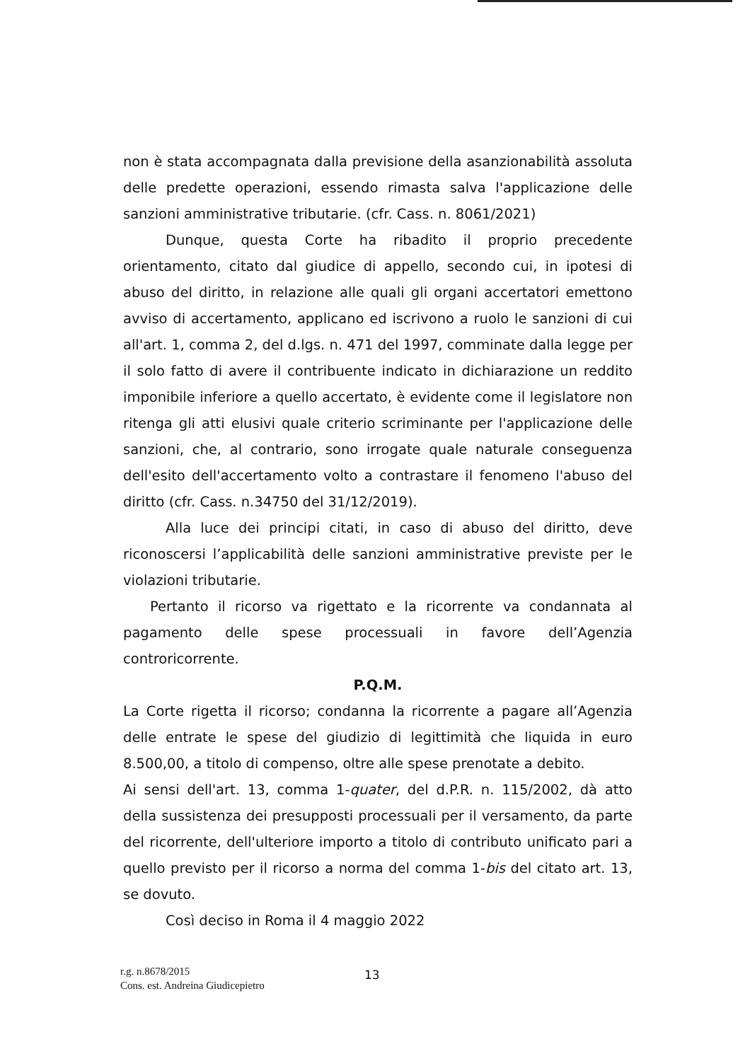non è stata accompagnata dalla previsione della asanzionabilità assoluta delle predette operazioni, essendo rimasta salva l'applicazione delle sanzioni amministrative tributarie. (cfr. Cass. n. 8061/2021)
Dunque, questa Corte ha ribadito il proprio precedente orientamento, citato dal giudice di appello, secondo cui, in ipotesi di abuso del diritto, in relazione alle quali gli organi accertatori emettono avviso di accertamento, applicano ed iscrivono a ruolo le sanzioni di cui all'art. 1, comma 2, del d.lgs. n. 471 del 1997, comminate dalla legge per il solo fatto di avere il contribuente indicato in dichiarazione un reddito imponibile inferiore a quello accertato, è evidente come il legislatore non ritenga gli atti elusivi quale criterio scriminante per l'applicazione delle sanzioni, che, al contrario, sono irrogate quale naturale conseguenza dell'esito dell'accertamento volto a contrastare il fenomeno l'abuso del diritto (cfr. Cass. n.34750 del 31/12/2019).
Alla luce dei principi citati, in caso di abuso del diritto, deve riconoscersi l’applicabilità delle sanzioni amministrative previste per le violazioni tributarie.
Pertanto il ricorso va rigettato e la ricorrente va condannata al pagamento delle spese processuali in favore dell’Agenzia controricorrente.
P.Q.M.
La Corte rigetta il ricorso; condanna la ricorrente a pagare all’Agenzia delle entrate le spese del giudizio di legittimità che liquida in euro 8.500,00, a titolo di compenso, oltre alle spese prenotate a debito.
Ai sensi dell'art. 13, comma 1-quater, del d.P.R. n. 115/2002, dà atto della sussistenza dei presupposti processuali per il versamento, da parte del ricorrente, dell'ulteriore importo a titolo di contributo unificato pari a quello previsto per il ricorso a norma del comma 1-bis del citato art. 13, se dovuto.
Così deciso in Roma il 4 maggio 2022
r.g. n.8678/2015
Cons. est. Andreina Giudicepietro
13